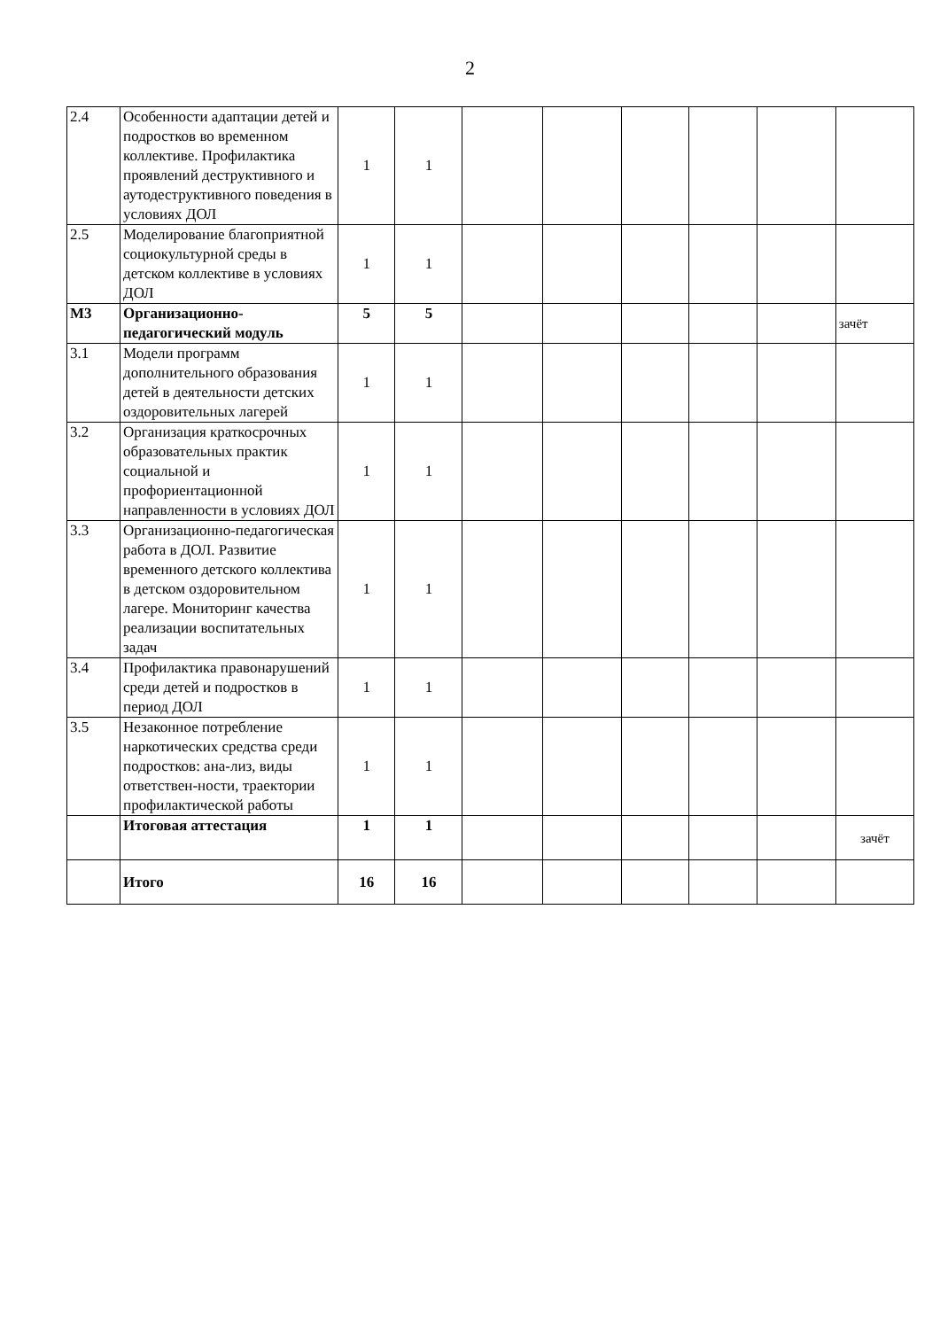2
| 2.4 | Особенности адаптации детей и подростков во временном коллективе. Профилактика проявлений деструктивного и аутодеструктивного поведения в условиях ДОЛ | 1 | 1 | | | | | | |
| 2.5 | Моделирование благоприятной социокультурной среды в детском коллективе в условиях ДОЛ | 1 | 1 | | | | | | |
| М3 | Организационно-педагогический модуль | 5 | 5 | | | | | | зачёт |
| 3.1 | Модели программ дополнительного образования детей в деятельности детских оздоровительных лагерей | 1 | 1 | | | | | | |
| 3.2 | Организация краткосрочных образовательных практик социальной и профориентационной направленности в условиях ДОЛ | 1 | 1 | | | | | | |
| 3.3 | Организационно-педагогическая работа в ДОЛ. Развитие временного детского коллектива в детском оздоровительном лагере. Мониторинг качества реализации воспитательных задач | 1 | 1 | | | | | | |
| 3.4 | Профилактика правонарушений среди детей и подростков в период ДОЛ | 1 | 1 | | | | | | |
| 3.5 | Незаконное потребление наркотических средства среди подростков: ана-лиз, виды ответствен-ности, траектории профилактической работы | 1 | 1 | | | | | | |
| | Итоговая аттестация | 1 | 1 | | | | | | зачёт |
| | Итого | 16 | 16 | | | | | | |